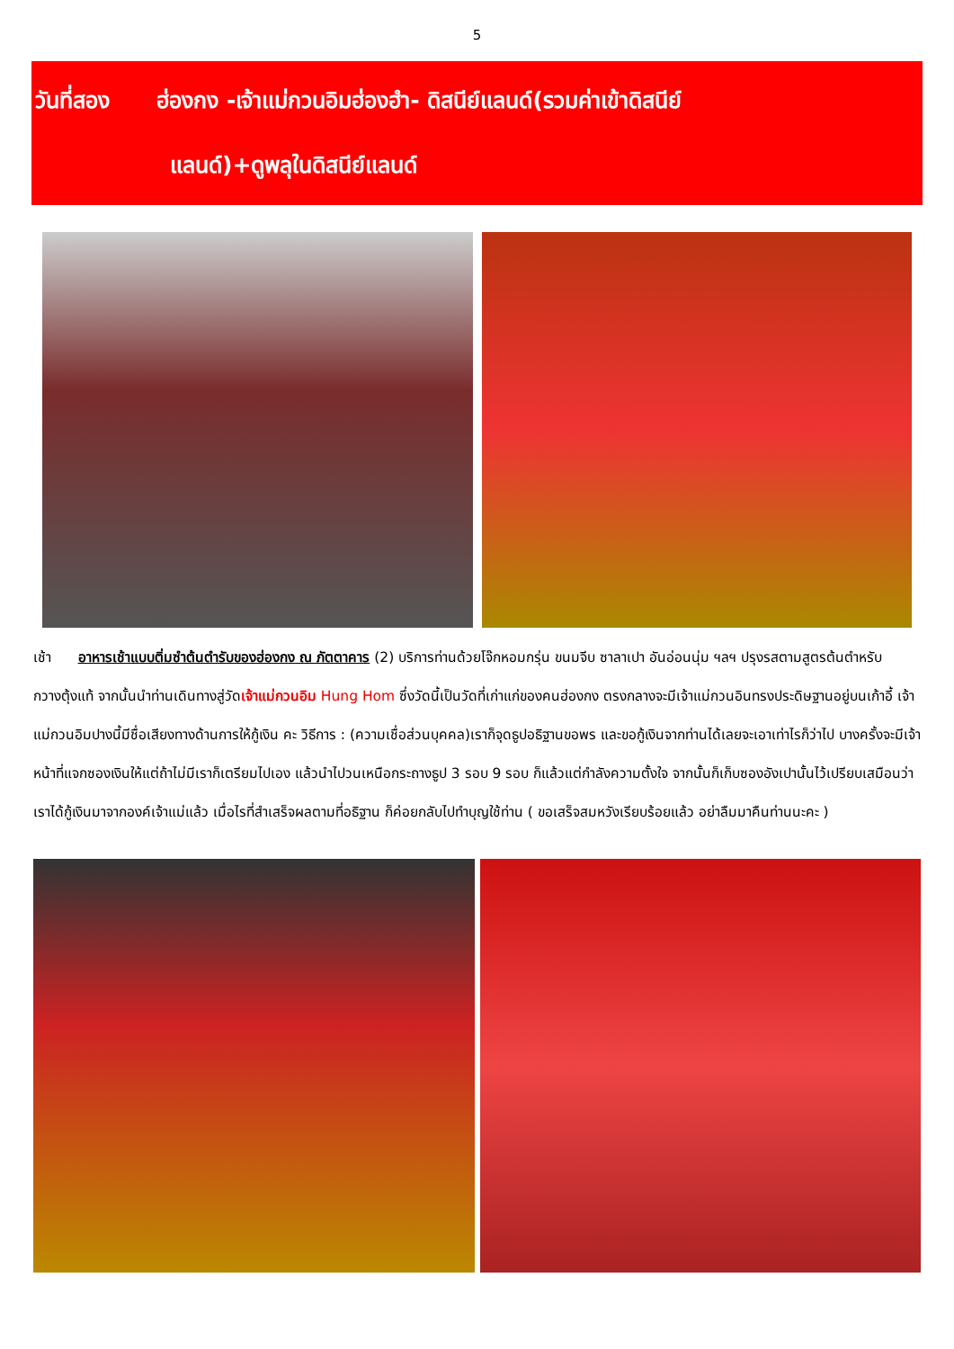5
วันที่สอง ฮ่องกง -เจ้าแม่กวนอิมฮ่องฮำ- ดิสนีย์แลนด์(รวมค่าเข้าดิสนีย์
แลนด์)+ดูพลุในดิสนีย์แลนด์
เช้า อาหารเช้าแบบติ่มซำต้นตำรับของฮ่องกง ณ ภัตตาคาร (2) บริการท่านด้วยโจ๊กหอมกรุ่น ขนมจีบ ซาลาเปา อันอ่อนนุ่ม ฯลฯ ปรุงรสตามสูตรต้นตำหรับกวางตุ้งแท้ จากนั้นนำท่านเดินทางสู่วัดเจ้าแม่กวนอิม Hung Hom ซึ่งวัดนี้เป็นวัดที่เก่าแก่ของคนฮ่องกง ตรงกลางจะมีเจ้าแม่กวนอินทรงประดิษฐานอยู่บนเก้าอี้ เจ้าแม่กวนอิมปางนี้มีชื่อเสียงทางด้านการให้กู้เงิน คะ วิธีการ : (ความเชื่อส่วนบุคคล)เราก็จุดธูปอธิฐานขอพร และขอกู้เงินจากท่านได้เลยจะเอาเท่าไรก็ว่าไป บางครั้งจะมีเจ้าหน้าที่แจกซองเงินให้แต่ถ้าไม่มีเราก็เตรียมไปเอง แล้วนำไปวนเหนือกระถางธูป 3 รอบ 9 รอบ ก็แล้วแต่กำลังความตั้งใจ จากนั้นก็เก็บซองอังเปานั้นไว้เปรียบเสมือนว่าเราได้กู้เงินมาจากองค์เจ้าแม่แล้ว เมื่อไรที่สำเสร็จผลตามที่อธิฐาน ก็ค่อยกลับไปทำบุญใช้ท่าน ( ขอเสร็จสมหวังเรียบร้อยแล้ว อย่าลืมมาคืนท่านนะคะ )